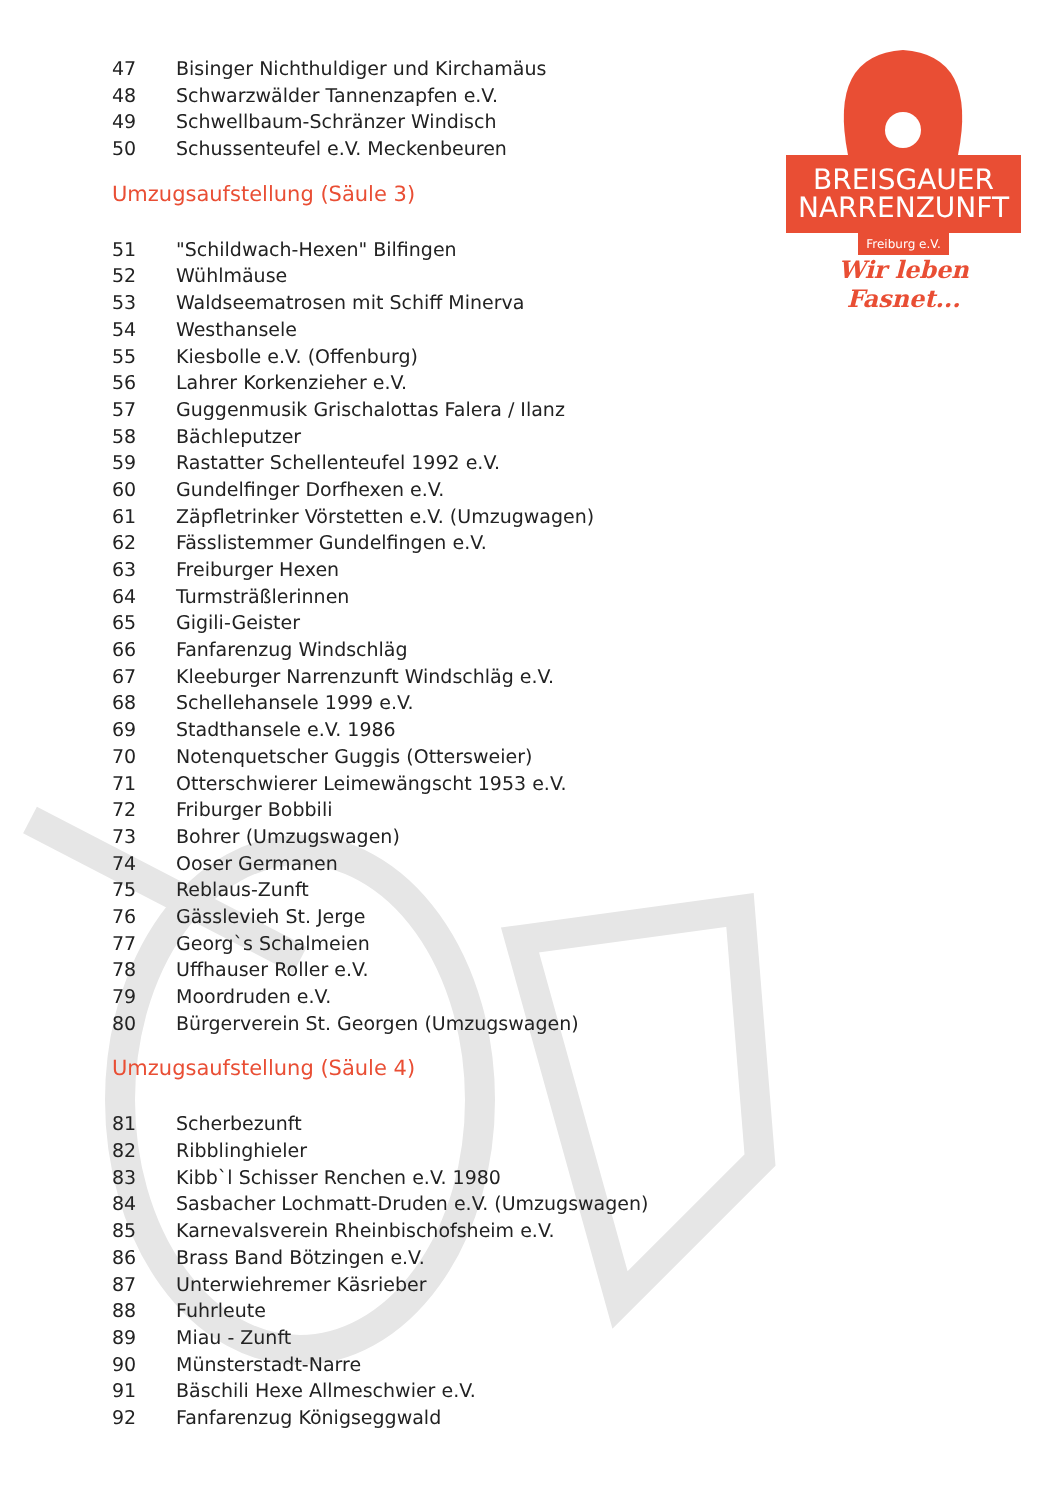BREISGAUER
NARRENZUNFT
Freiburg e.V.
Wir leben Fasnet...
47 Bisinger Nichthuldiger und Kirchamäus
48 Schwarzwälder Tannenzapfen e.V.
49 Schwellbaum-Schränzer Windisch
50 Schussenteufel e.V. Meckenbeuren
Umzugsaufstellung (Säule 3)
51 "Schildwach-Hexen" Bilfingen
52 Wühlmäuse
53 Waldseematrosen mit Schiff Minerva
54 Westhansele
55 Kiesbolle e.V. (Offenburg)
56 Lahrer Korkenzieher e.V.
57 Guggenmusik Grischalottas Falera / Ilanz
58 Bächleputzer
59 Rastatter Schellenteufel 1992 e.V.
60 Gundelfinger Dorfhexen e.V.
61 Zäpfletrinker Vörstetten e.V. (Umzugwagen)
62 Fässlistemmer Gundelfingen e.V.
63 Freiburger Hexen
64 Turmsträßlerinnen
65 Gigili-Geister
66 Fanfarenzug Windschläg
67 Kleeburger Narrenzunft Windschläg e.V.
68 Schellehansele 1999 e.V.
69 Stadthansele e.V. 1986
70 Notenquetscher Guggis (Ottersweier)
71 Otterschwierer Leimewängscht 1953 e.V.
72 Friburger Bobbili
73 Bohrer (Umzugswagen)
74 Ooser Germanen
75 Reblaus-Zunft
76 Gässlevieh St. Jerge
77 Georg`s Schalmeien
78 Uffhauser Roller e.V.
79 Moordruden e.V.
80 Bürgerverein St. Georgen (Umzugswagen)
Umzugsaufstellung (Säule 4)
81 Scherbezunft
82 Ribblinghieler
83 Kibb`l Schisser Renchen e.V. 1980
84 Sasbacher Lochmatt-Druden e.V. (Umzugswagen)
85 Karnevalsverein Rheinbischofsheim e.V.
86 Brass Band Bötzingen e.V.
87 Unterwiehremer Käsrieber
88 Fuhrleute
89 Miau - Zunft
90 Münsterstadt-Narre
91 Bäschili Hexe Allmeschwier e.V.
92 Fanfarenzug Königseggwald